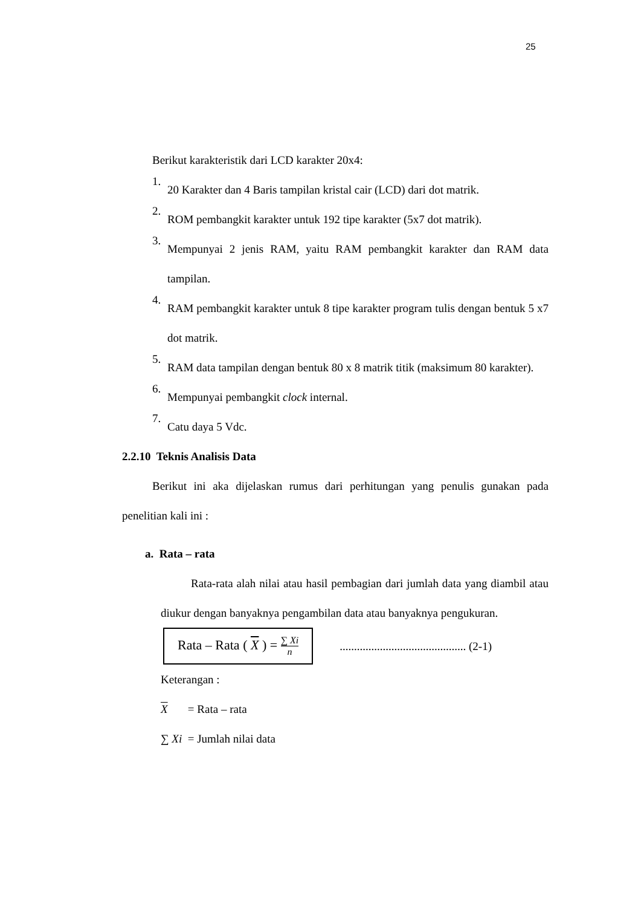25
Berikut karakteristik dari LCD karakter 20x4:
1.
20 Karakter dan 4 Baris tampilan kristal cair (LCD) dari dot matrik.
2.
ROM pembangkit karakter untuk 192 tipe karakter (5x7 dot matrik).
3.
Mempunyai 2 jenis RAM, yaitu RAM pembangkit karakter dan RAM data tampilan.
4.
RAM pembangkit karakter untuk 8 tipe karakter program tulis dengan bentuk 5 x7 dot matrik.
5.
RAM data tampilan dengan bentuk 80 x 8 matrik titik (maksimum 80 karakter).
6.
Mempunyai pembangkit clock internal.
7.
Catu daya 5 Vdc.
2.2.10 Teknis Analisis Data
Berikut ini aka dijelaskan rumus dari perhitungan yang penulis gunakan pada penelitian kali ini :
a. Rata – rata
Rata-rata alah nilai atau hasil pembagian dari jumlah data yang diambil atau diukur dengan banyaknya pengambilan data atau banyaknya pengukuran.
Rata – Rata ( X ) = ∑ Xi n
............................................ (2-1)
Keterangan :
X = Rata – rata
∑ Xi = Jumlah nilai data